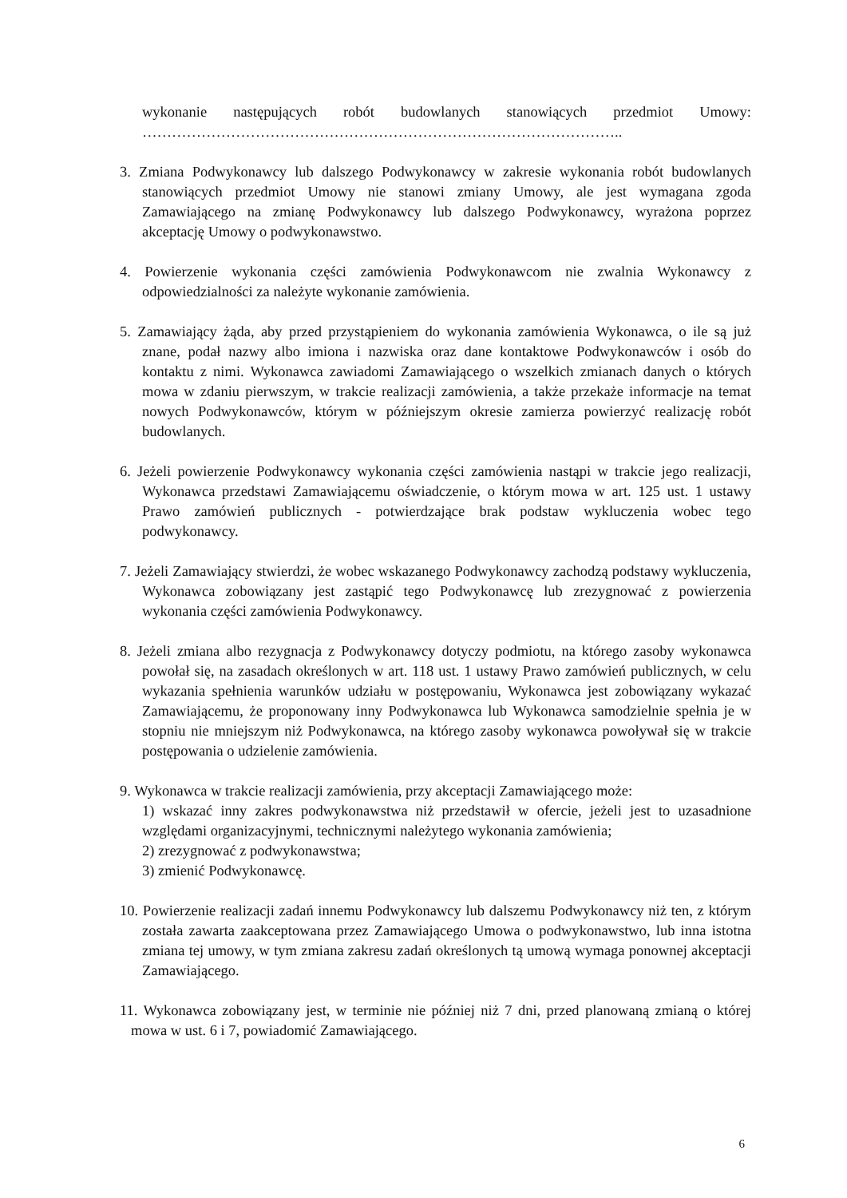wykonanie następujących robót budowlanych stanowiących przedmiot Umowy: ……………………………………………………………………………………..
3. Zmiana Podwykonawcy lub dalszego Podwykonawcy w zakresie wykonania robót budowlanych stanowiących przedmiot Umowy nie stanowi zmiany Umowy, ale jest wymagana zgoda Zamawiającego na zmianę Podwykonawcy lub dalszego Podwykonawcy, wyrażona poprzez akceptację Umowy o podwykonawstwo.
4. Powierzenie wykonania części zamówienia Podwykonawcom nie zwalnia Wykonawcy z odpowiedzialności za należyte wykonanie zamówienia.
5. Zamawiający żąda, aby przed przystąpieniem do wykonania zamówienia Wykonawca, o ile są już znane, podał nazwy albo imiona i nazwiska oraz dane kontaktowe Podwykonawców i osób do kontaktu z nimi. Wykonawca zawiadomi Zamawiającego o wszelkich zmianach danych o których mowa w zdaniu pierwszym, w trakcie realizacji zamówienia, a także przekaże informacje na temat nowych Podwykonawców, którym w późniejszym okresie zamierza powierzyć realizację robót budowlanych.
6. Jeżeli powierzenie Podwykonawcy wykonania części zamówienia nastąpi w trakcie jego realizacji, Wykonawca przedstawi Zamawiającemu oświadczenie, o którym mowa w art. 125 ust. 1 ustawy Prawo zamówień publicznych - potwierdzające brak podstaw wykluczenia wobec tego podwykonawcy.
7. Jeżeli Zamawiający stwierdzi, że wobec wskazanego Podwykonawcy zachodzą podstawy wykluczenia, Wykonawca zobowiązany jest zastąpić tego Podwykonawcę lub zrezygnować z powierzenia wykonania części zamówienia Podwykonawcy.
8. Jeżeli zmiana albo rezygnacja z Podwykonawcy dotyczy podmiotu, na którego zasoby wykonawca powołał się, na zasadach określonych w art. 118 ust. 1 ustawy Prawo zamówień publicznych, w celu wykazania spełnienia warunków udziału w postępowaniu, Wykonawca jest zobowiązany wykazać Zamawiającemu, że proponowany inny Podwykonawca lub Wykonawca samodzielnie spełnia je w stopniu nie mniejszym niż Podwykonawca, na którego zasoby wykonawca powoływał się w trakcie postępowania o udzielenie zamówienia.
9. Wykonawca w trakcie realizacji zamówienia, przy akceptacji Zamawiającego może:
1) wskazać inny zakres podwykonawstwa niż przedstawił w ofercie, jeżeli jest to uzasadnione względami organizacyjnymi, technicznymi należytego wykonania zamówienia;
2) zrezygnować z podwykonawstwa;
3) zmienić Podwykonawcę.
10. Powierzenie realizacji zadań innemu Podwykonawcy lub dalszemu Podwykonawcy niż ten, z którym została zawarta zaakceptowana przez Zamawiającego Umowa o podwykonawstwo, lub inna istotna zmiana tej umowy, w tym zmiana zakresu zadań określonych tą umową wymaga ponownej akceptacji Zamawiającego.
11. Wykonawca zobowiązany jest, w terminie nie później niż 7 dni, przed planowaną zmianą o której mowa w ust. 6 i 7, powiadomić Zamawiającego.
6